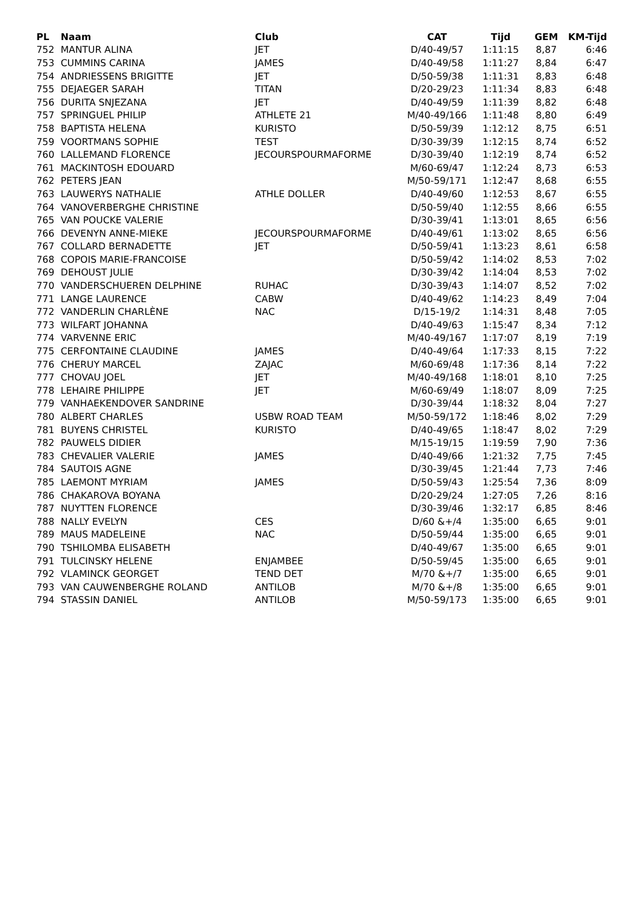| PL | Naam | Club | CAT | Tijd | GEM | KM-Tijd |
| --- | --- | --- | --- | --- | --- | --- |
| 752 | MANTUR ALINA | JET | D/40-49/57 | 1:11:15 | 8,87 | 6:46 |
| 753 | CUMMINS CARINA | JAMES | D/40-49/58 | 1:11:27 | 8,84 | 6:47 |
| 754 | ANDRIESSENS BRIGITTE | JET | D/50-59/38 | 1:11:31 | 8,83 | 6:48 |
| 755 | DEJAEGER SARAH | TITAN | D/20-29/23 | 1:11:34 | 8,83 | 6:48 |
| 756 | DURITA SNJEZANA | JET | D/40-49/59 | 1:11:39 | 8,82 | 6:48 |
| 757 | SPRINGUEL PHILIP | ATHLETE 21 | M/40-49/166 | 1:11:48 | 8,80 | 6:49 |
| 758 | BAPTISTA HELENA | KURISTO | D/50-59/39 | 1:12:12 | 8,75 | 6:51 |
| 759 | VOORTMANS SOPHIE | TEST | D/30-39/39 | 1:12:15 | 8,74 | 6:52 |
| 760 | LALLEMAND FLORENCE | JECOURSPOURMAFORME | D/30-39/40 | 1:12:19 | 8,74 | 6:52 |
| 761 | MACKINTOSH EDOUARD | | M/60-69/47 | 1:12:24 | 8,73 | 6:53 |
| 762 | PETERS JEAN | | M/50-59/171 | 1:12:47 | 8,68 | 6:55 |
| 763 | LAUWERYS NATHALIE | ATHLE DOLLER | D/40-49/60 | 1:12:53 | 8,67 | 6:55 |
| 764 | VANOVERBERGHE CHRISTINE | | D/50-59/40 | 1:12:55 | 8,66 | 6:55 |
| 765 | VAN POUCKE VALERIE | | D/30-39/41 | 1:13:01 | 8,65 | 6:56 |
| 766 | DEVENYN ANNE-MIEKE | JECOURSPOURMAFORME | D/40-49/61 | 1:13:02 | 8,65 | 6:56 |
| 767 | COLLARD BERNADETTE | JET | D/50-59/41 | 1:13:23 | 8,61 | 6:58 |
| 768 | COPOIS MARIE-FRANCOISE | | D/50-59/42 | 1:14:02 | 8,53 | 7:02 |
| 769 | DEHOUST JULIE | | D/30-39/42 | 1:14:04 | 8,53 | 7:02 |
| 770 | VANDERSCHUEREN DELPHINE | RUHAC | D/30-39/43 | 1:14:07 | 8,52 | 7:02 |
| 771 | LANGE LAURENCE | CABW | D/40-49/62 | 1:14:23 | 8,49 | 7:04 |
| 772 | VANDERLIN CHARLÈNE | NAC | D/15-19/2 | 1:14:31 | 8,48 | 7:05 |
| 773 | WILFART JOHANNA | | D/40-49/63 | 1:15:47 | 8,34 | 7:12 |
| 774 | VARVENNE ERIC | | M/40-49/167 | 1:17:07 | 8,19 | 7:19 |
| 775 | CERFONTAINE CLAUDINE | JAMES | D/40-49/64 | 1:17:33 | 8,15 | 7:22 |
| 776 | CHERUY MARCEL | ZAJAC | M/60-69/48 | 1:17:36 | 8,14 | 7:22 |
| 777 | CHOVAU JOEL | JET | M/40-49/168 | 1:18:01 | 8,10 | 7:25 |
| 778 | LEHAIRE PHILIPPE | JET | M/60-69/49 | 1:18:07 | 8,09 | 7:25 |
| 779 | VANHAEKENDOVER SANDRINE | | D/30-39/44 | 1:18:32 | 8,04 | 7:27 |
| 780 | ALBERT CHARLES | USBW ROAD TEAM | M/50-59/172 | 1:18:46 | 8,02 | 7:29 |
| 781 | BUYENS CHRISTEL | KURISTO | D/40-49/65 | 1:18:47 | 8,02 | 7:29 |
| 782 | PAUWELS DIDIER | | M/15-19/15 | 1:19:59 | 7,90 | 7:36 |
| 783 | CHEVALIER VALERIE | JAMES | D/40-49/66 | 1:21:32 | 7,75 | 7:45 |
| 784 | SAUTOIS AGNE | | D/30-39/45 | 1:21:44 | 7,73 | 7:46 |
| 785 | LAEMONT MYRIAM | JAMES | D/50-59/43 | 1:25:54 | 7,36 | 8:09 |
| 786 | CHAKAROVA BOYANA | | D/20-29/24 | 1:27:05 | 7,26 | 8:16 |
| 787 | NUYTTEN FLORENCE | | D/30-39/46 | 1:32:17 | 6,85 | 8:46 |
| 788 | NALLY EVELYN | CES | D/60 &+/4 | 1:35:00 | 6,65 | 9:01 |
| 789 | MAUS MADELEINE | NAC | D/50-59/44 | 1:35:00 | 6,65 | 9:01 |
| 790 | TSHILOMBA ELISABETH | | D/40-49/67 | 1:35:00 | 6,65 | 9:01 |
| 791 | TULCINSKY HELENE | ENJAMBEE | D/50-59/45 | 1:35:00 | 6,65 | 9:01 |
| 792 | VLAMINCK GEORGET | TEND DET | M/70 &+/7 | 1:35:00 | 6,65 | 9:01 |
| 793 | VAN CAUWENBERGHE ROLAND | ANTILOB | M/70 &+/8 | 1:35:00 | 6,65 | 9:01 |
| 794 | STASSIN DANIEL | ANTILOB | M/50-59/173 | 1:35:00 | 6,65 | 9:01 |